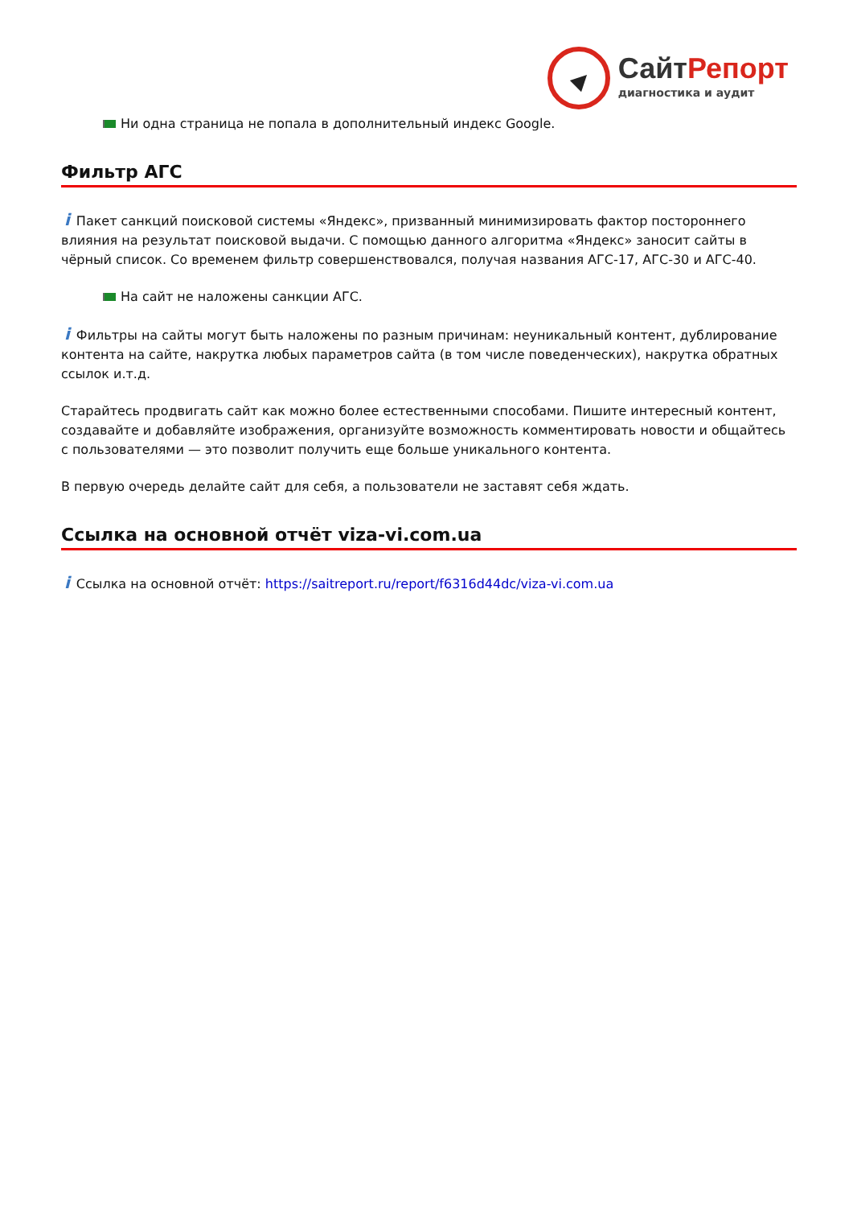СайтРепорт
диагностика и аудит
Ни одна страница не попала в дополнительный индекс Google.
Фильтр АГС
i Пакет санкций поисковой системы «Яндекс», призванный минимизировать фактор постороннего влияния на результат поисковой выдачи. С помощью данного алгоритма «Яндекс» заносит сайты в чёрный список. Со временем фильтр совершенствовался, получая названия АГС-17, АГС-30 и АГС-40.
На сайт не наложены санкции АГС.
i Фильтры на сайты могут быть наложены по разным причинам: неуникальный контент, дублирование контента на сайте, накрутка любых параметров сайта (в том числе поведенческих), накрутка обратных ссылок и.т.д.
Старайтесь продвигать сайт как можно более естественными способами. Пишите интересный контент, создавайте и добавляйте изображения, организуйте возможность комментировать новости и общайтесь с пользователями — это позволит получить еще больше уникального контента.
В первую очередь делайте сайт для себя, а пользователи не заставят себя ждать.
Ссылка на основной отчёт viza-vi.com.ua
i Ссылка на основной отчёт: https://saitreport.ru/report/f6316d44dc/viza-vi.com.ua